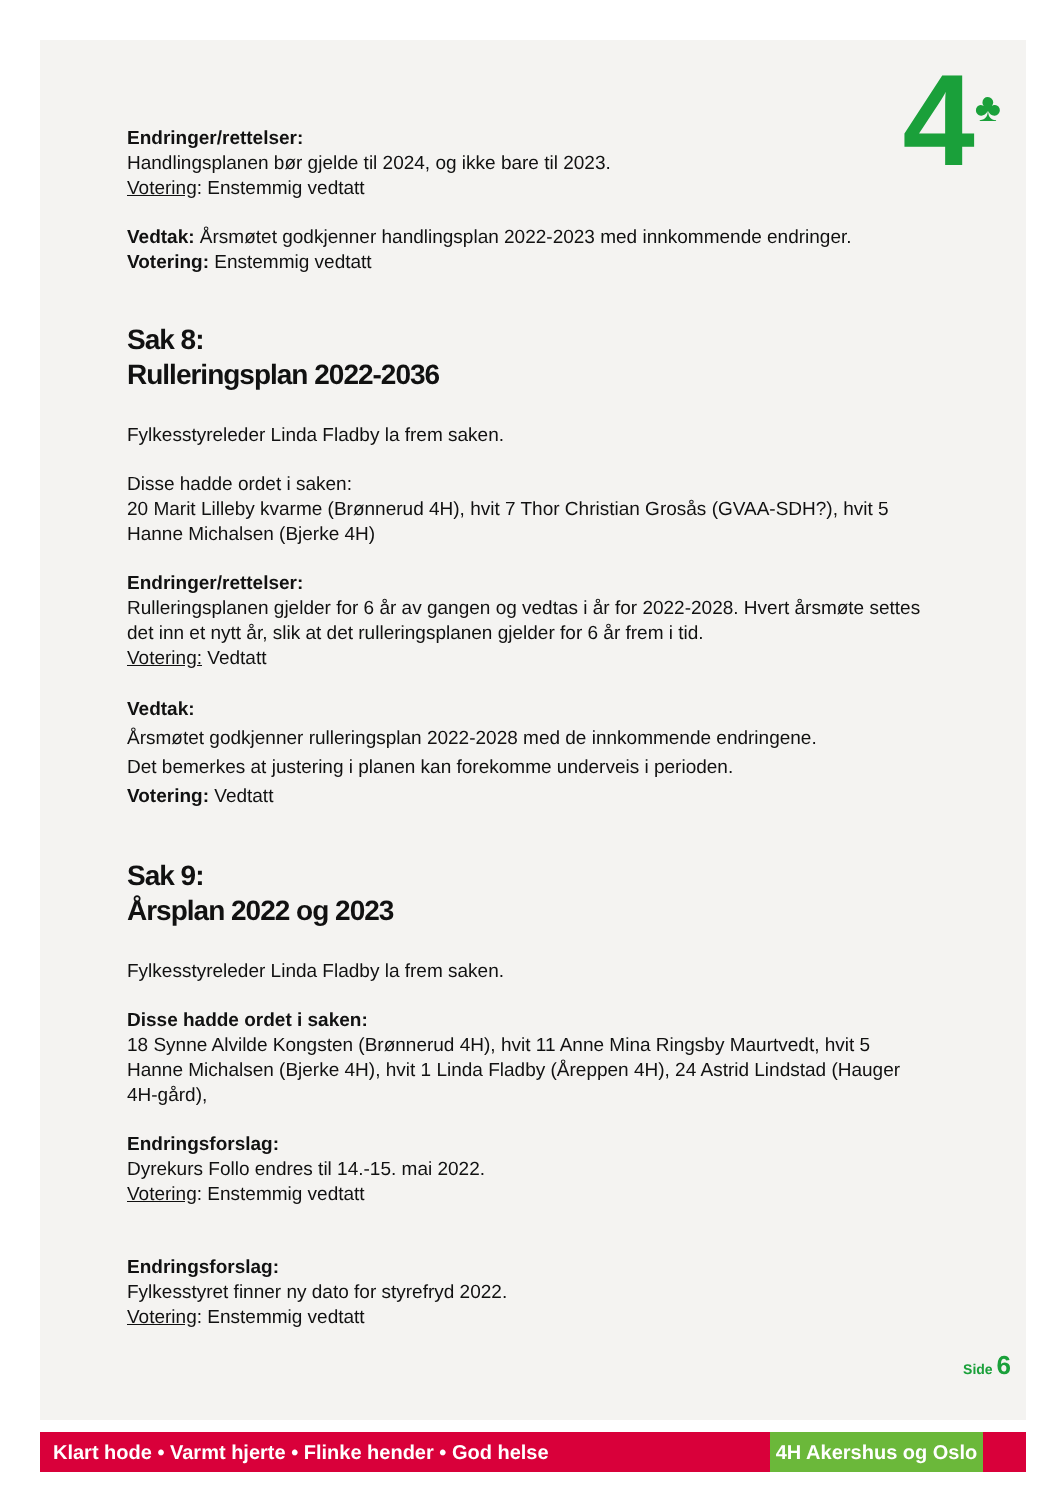4<sup>♣</sup>
Endringer/rettelser:
Handlingsplanen bør gjelde til 2024, og ikke bare til 2023.
Votering: Enstemmig vedtatt
Vedtak: Årsmøtet godkjenner handlingsplan 2022-2023 med innkommende endringer.
Votering: Enstemmig vedtatt
Sak 8:
Rulleringsplan 2022-2036
Fylkesstyreleder Linda Fladby la frem saken.
Disse hadde ordet i saken:
20 Marit Lilleby kvarme (Brønnerud 4H), hvit 7 Thor Christian Grosås (GVAA-SDH?), hvit 5 Hanne Michalsen (Bjerke 4H)
Endringer/rettelser:
Rulleringsplanen gjelder for 6 år av gangen og vedtas i år for 2022-2028. Hvert årsmøte settes det inn et nytt år, slik at det rulleringsplanen gjelder for 6 år frem i tid.
Votering: Vedtatt
Vedtak:
Årsmøtet godkjenner rulleringsplan 2022-2028 med de innkommende endringene.
Det bemerkes at justering i planen kan forekomme underveis i perioden.
Votering: Vedtatt
Sak 9:
Årsplan 2022 og 2023
Fylkesstyreleder Linda Fladby la frem saken.
Disse hadde ordet i saken:
18 Synne Alvilde Kongsten (Brønnerud 4H), hvit 11 Anne Mina Ringsby Maurtvedt, hvit 5 Hanne Michalsen (Bjerke 4H), hvit 1 Linda Fladby (Åreppen 4H), 24 Astrid Lindstad (Hauger 4H-gård),
Endringsforslag:
Dyrekurs Follo endres til 14.-15. mai 2022.
Votering: Enstemmig vedtatt
Endringsforslag:
Fylkesstyret finner ny dato for styrefryd 2022.
Votering: Enstemmig vedtatt
Side 6
Klart hode • Varmt hjerte • Flinke hender • God helse
4H Akershus og Oslo